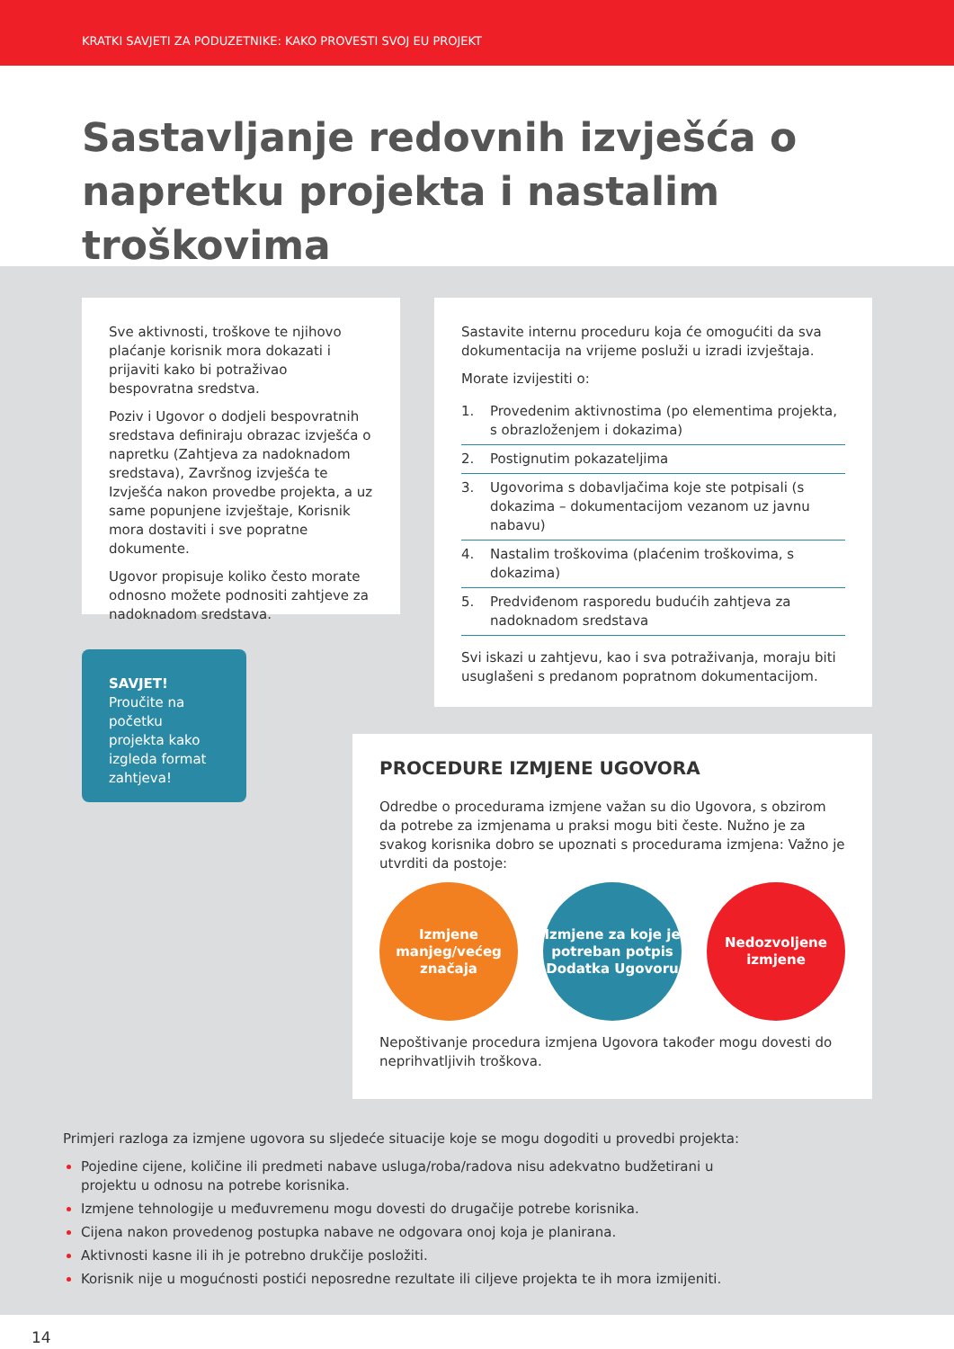KRATKI SAVJETI ZA PODUZETNIKE: KAKO PROVESTI SVOJ EU PROJEKT
Sastavljanje redovnih izvješća o napretku projekta i nastalim troškovima
Sve aktivnosti, troškove te njihovo plaćanje korisnik mora dokazati i prijaviti kako bi potraživao bespovratna sredstva.
Poziv i Ugovor o dodjeli bespovratnih sredstava definiraju obrazac izvješća o napretku (Zahtjeva za nadoknadom sredstava), Završnog izvješća te Izvješća nakon provedbe projekta, a uz same popunjene izvještaje, Korisnik mora dostaviti i sve popratne dokumente.
Ugovor propisuje koliko često morate odnosno možete podnositi zahtjeve za nadoknadom sredstava.
Sastavite internu proceduru koja će omogućiti da sva dokumentacija na vrijeme posluži u izradi izvještaja.
Morate izvijestiti o:
1. Provedenim aktivnostima (po elementima projekta, s obrazloženjem i dokazima)
2. Postignutim pokazateljima
3. Ugovorima s dobavljačima koje ste potpisali (s dokazima – dokumentacijom vezanom uz javnu nabavu)
4. Nastalim troškovima (plaćenim troškovima, s dokazima)
5. Predviđenom rasporedu budućih zahtjeva za nadoknadom sredstava
Svi iskazi u zahtjevu, kao i sva potraživanja, moraju biti usuglašeni s predanom popratnom dokumentacijom.
SAVJET! Proučite na početku projekta kako izgleda format zahtjeva!
PROCEDURE IZMJENE UGOVORA
Odredbe o procedurama izmjene važan su dio Ugovora, s obzirom da potrebe za izmjenama u praksi mogu biti česte. Nužno je za svakog korisnika dobro se upoznati s procedurama izmjena: Važno je utvrditi da postoje:
Izmjene manjeg/većeg značaja
Izmjene za koje je potreban potpis Dodatka Ugovoru
Nedozvoljene izmjene
Nepoštivanje procedura izmjena Ugovora također mogu dovesti do neprihvatljivih troškova.
Primjeri razloga za izmjene ugovora su sljedeće situacije koje se mogu dogoditi u provedbi projekta:
Pojedine cijene, količine ili predmeti nabave usluga/roba/radova nisu adekvatno budžetirani u projektu u odnosu na potrebe korisnika.
Izmjene tehnologije u međuvremenu mogu dovesti do drugačije potrebe korisnika.
Cijena nakon provedenog postupka nabave ne odgovara onoj koja je planirana.
Aktivnosti kasne ili ih je potrebno drukčije posložiti.
Korisnik nije u mogućnosti postići neposredne rezultate ili ciljeve projekta te ih mora izmijeniti.
14